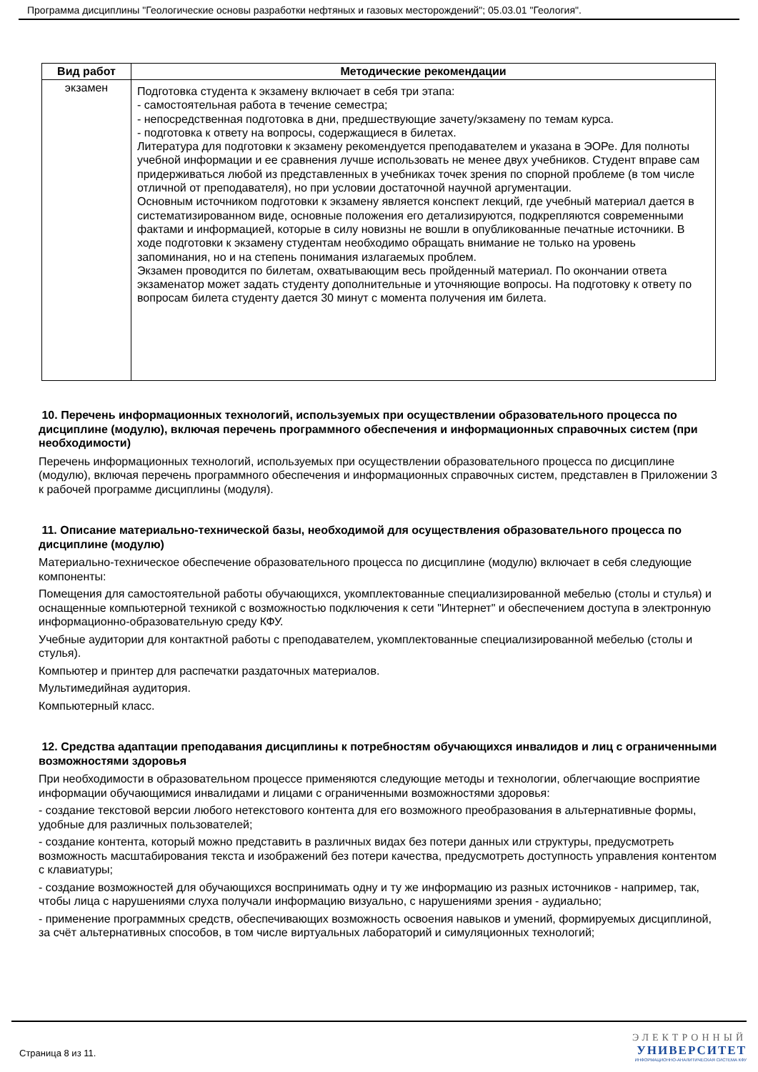Программа дисциплины "Геологические основы разработки нефтяных и газовых месторождений"; 05.03.01 "Геология".
| Вид работ | Методические рекомендации |
| --- | --- |
| экзамен | Подготовка студента к экзамену включает в себя три этапа: - самостоятельная работа в течение семестра; - непосредственная подготовка в дни, предшествующие зачету/экзамену по темам курса. - подготовка к ответу на вопросы, содержащиеся в билетах. Литература для подготовки к экзамену рекомендуется преподавателем и указана в ЭОРе. Для полноты учебной информации и ее сравнения лучше использовать не менее двух учебников. Студент вправе сам придерживаться любой из представленных в учебниках точек зрения по спорной проблеме (в том числе отличной от преподавателя), но при условии достаточной научной аргументации. Основным источником подготовки к экзамену является конспект лекций, где учебный материал дается в систематизированном виде, основные положения его детализируются, подкрепляются современными фактами и информацией, которые в силу новизны не вошли в опубликованные печатные источники. В ходе подготовки к экзамену студентам необходимо обращать внимание не только на уровень запоминания, но и на степень понимания излагаемых проблем. Экзамен проводится по билетам, охватывающим весь пройденный материал. По окончании ответа экзаменатор может задать студенту дополнительные и уточняющие вопросы. На подготовку к ответу по вопросам билета студенту дается 30 минут с момента получения им билета. |
10. Перечень информационных технологий, используемых при осуществлении образовательного процесса по дисциплине (модулю), включая перечень программного обеспечения и информационных справочных систем (при необходимости)
Перечень информационных технологий, используемых при осуществлении образовательного процесса по дисциплине (модулю), включая перечень программного обеспечения и информационных справочных систем, представлен в Приложении 3 к рабочей программе дисциплины (модуля).
11. Описание материально-технической базы, необходимой для осуществления образовательного процесса по дисциплине (модулю)
Материально-техническое обеспечение образовательного процесса по дисциплине (модулю) включает в себя следующие компоненты:
Помещения для самостоятельной работы обучающихся, укомплектованные специализированной мебелью (столы и стулья) и оснащенные компьютерной техникой с возможностью подключения к сети "Интернет" и обеспечением доступа в электронную информационно-образовательную среду КФУ.
Учебные аудитории для контактной работы с преподавателем, укомплектованные специализированной мебелью (столы и стулья).
Компьютер и принтер для распечатки раздаточных материалов.
Мультимедийная аудитория.
Компьютерный класс.
12. Средства адаптации преподавания дисциплины к потребностям обучающихся инвалидов и лиц с ограниченными возможностями здоровья
При необходимости в образовательном процессе применяются следующие методы и технологии, облегчающие восприятие информации обучающимися инвалидами и лицами с ограниченными возможностями здоровья:
- создание текстовой версии любого нетекстового контента для его возможного преобразования в альтернативные формы, удобные для различных пользователей;
- создание контента, который можно представить в различных видах без потери данных или структуры, предусмотреть возможность масштабирования текста и изображений без потери качества, предусмотреть доступность управления контентом с клавиатуры;
- создание возможностей для обучающихся воспринимать одну и ту же информацию из разных источников - например, так, чтобы лица с нарушениями слуха получали информацию визуально, с нарушениями зрения - аудиально;
- применение программных средств, обеспечивающих возможность освоения навыков и умений, формируемых дисциплиной, за счёт альтернативных способов, в том числе виртуальных лабораторий и симуляционных технологий;
Страница 8 из 11.
ЭЛЕКТРОННЫЙ
УНИВЕРСИТЕТ
ИНФОРМАЦИОННО-АНАЛИТИЧЕСКАЯ СИСТЕМА КФУ